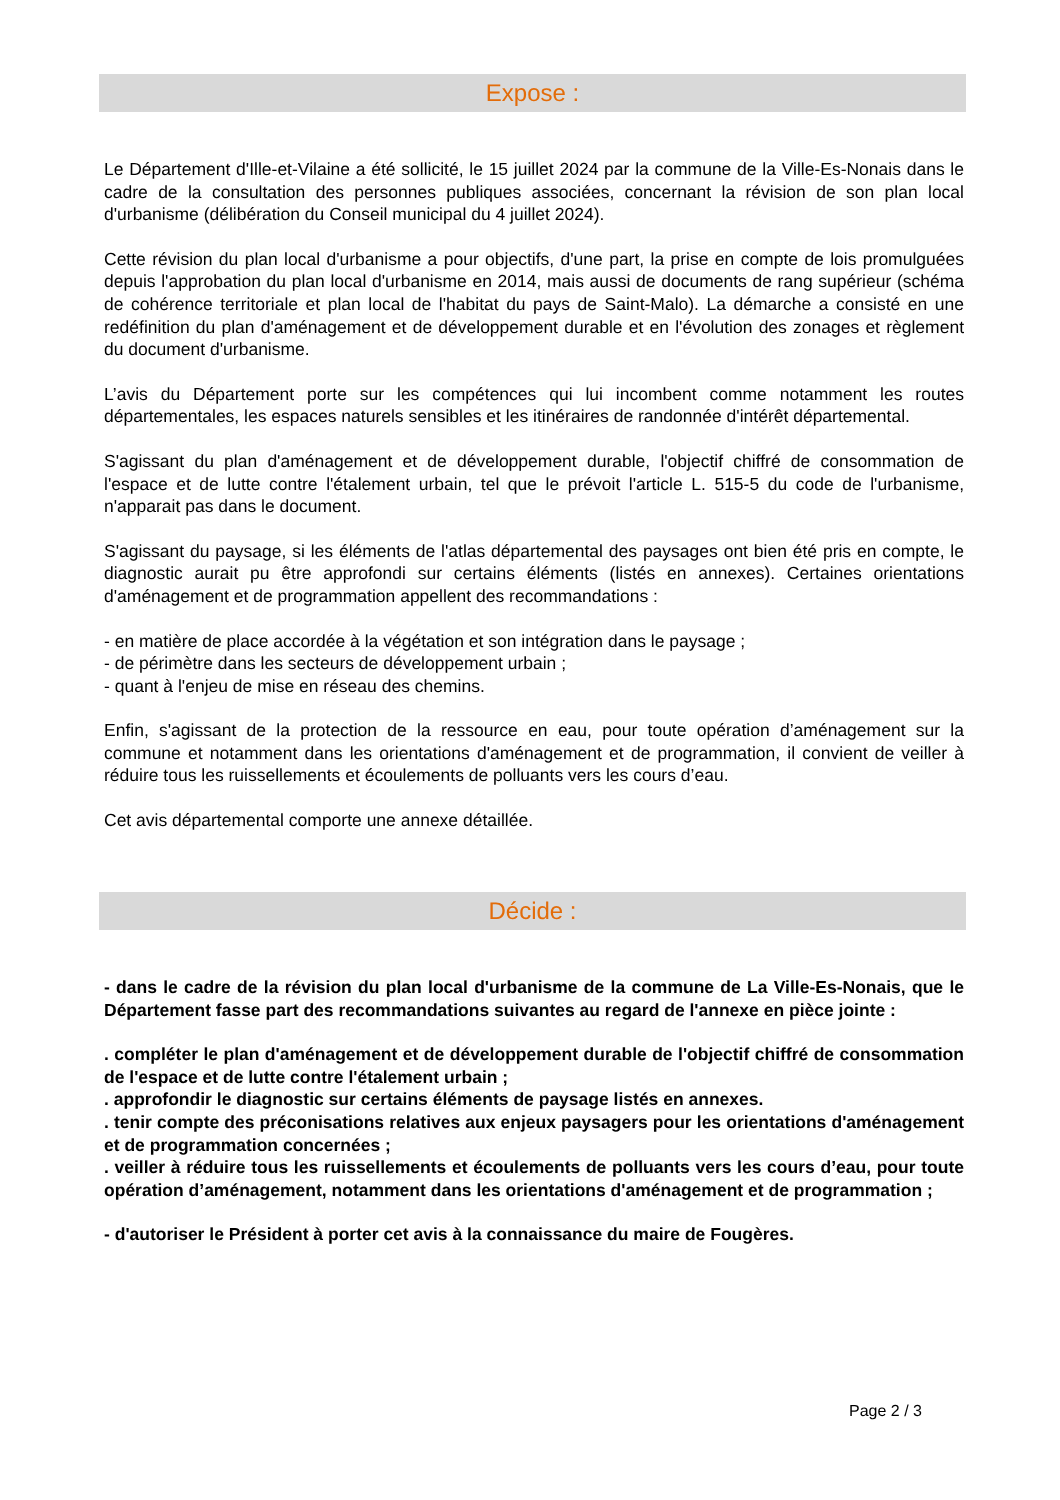Expose :
Le Département d'Ille-et-Vilaine a été sollicité, le 15 juillet 2024 par la commune de la Ville-Es-Nonais dans le cadre de la consultation des personnes publiques associées, concernant la révision de son plan local d'urbanisme (délibération du Conseil municipal du 4 juillet 2024).
Cette révision du plan local d'urbanisme a pour objectifs, d'une part, la prise en compte de lois promulguées depuis l'approbation du plan local d'urbanisme en 2014, mais aussi de documents de rang supérieur (schéma de cohérence territoriale et plan local de l'habitat du pays de Saint-Malo). La démarche a consisté en une redéfinition du plan d'aménagement et de développement durable et en l'évolution des zonages et règlement du document d'urbanisme.
L’avis du Département porte sur les compétences qui lui incombent comme notamment les routes départementales, les espaces naturels sensibles et les itinéraires de randonnée d'intérêt départemental.
S'agissant du plan d'aménagement et de développement durable, l'objectif chiffré de consommation de l'espace et de lutte contre l'étalement urbain, tel que le prévoit l'article L. 515-5 du code de l'urbanisme, n'apparait pas dans le document.
S'agissant du paysage, si les éléments de l'atlas départemental des paysages ont bien été pris en compte, le diagnostic aurait pu être approfondi sur certains éléments (listés en annexes). Certaines orientations d'aménagement et de programmation appellent des recommandations :
- en matière de place accordée à la végétation et son intégration dans le paysage ;
- de périmètre dans les secteurs de développement urbain ;
- quant à l'enjeu de mise en réseau des chemins.
Enfin, s'agissant de la protection de la ressource en eau, pour toute opération d’aménagement sur la commune et notamment dans les orientations d'aménagement et de programmation, il convient de veiller à réduire tous les ruissellements et écoulements de polluants vers les cours d’eau.
Cet avis départemental comporte une annexe détaillée.
Décide :
- dans le cadre de la révision du plan local d'urbanisme de la commune de La Ville-Es-Nonais, que le Département fasse part des recommandations suivantes au regard de l'annexe en pièce jointe :
. compléter le plan d'aménagement et de développement durable de l'objectif chiffré de consommation de l'espace et de lutte contre l'étalement urbain ;
. approfondir le diagnostic sur certains éléments de paysage listés en annexes.
. tenir compte des préconisations relatives aux enjeux paysagers pour les orientations d'aménagement et de programmation concernées ;
. veiller à réduire tous les ruissellements et écoulements de polluants vers les cours d’eau, pour toute opération d’aménagement, notamment dans les orientations d'aménagement et de programmation ;
- d'autoriser le Président à porter cet avis à la connaissance du maire de Fougères.
Page 2 / 3